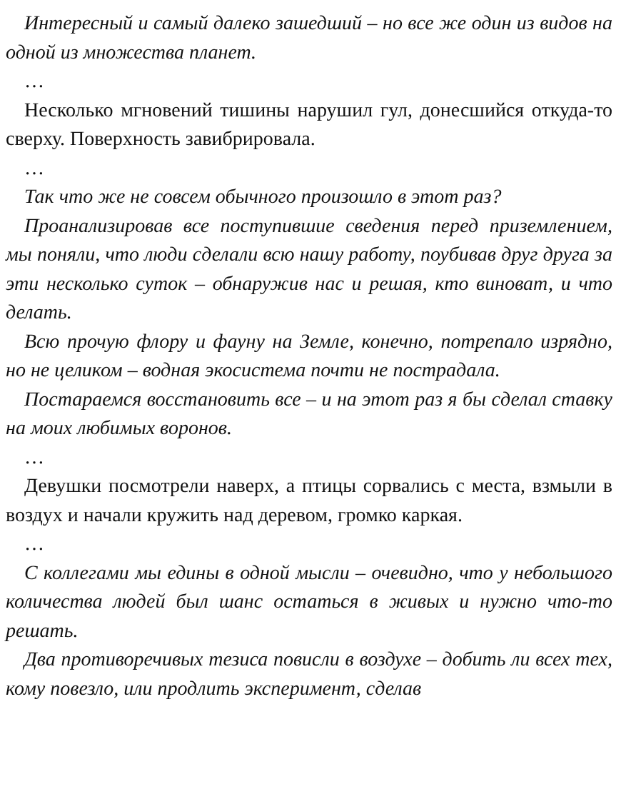Интересный и самый далеко зашедший – но все же один из видов на одной из множества планет.
…
Несколько мгновений тишины нарушил гул, донесшийся откуда-то сверху. Поверхность завибрировала.
…
Так что же не совсем обычного произошло в этот раз?
Проанализировав все поступившие сведения перед приземлением, мы поняли, что люди сделали всю нашу работу, поубивав друг друга за эти несколько суток – обнаружив нас и решая, кто виноват, и что делать.
Всю прочую флору и фауну на Земле, конечно, потрепало изрядно, но не целиком – водная экосистема почти не пострадала.
Постараемся восстановить все – и на этот раз я бы сделал ставку на моих любимых воронов.
…
Девушки посмотрели наверх, а птицы сорвались с места, взмыли в воздух и начали кружить над деревом, громко каркая.
…
С коллегами мы едины в одной мысли – очевидно, что у небольшого количества людей был шанс остаться в живых и нужно что-то решать.
Два противоречивых тезиса повисли в воздухе – добить ли всех тех, кому повезло, или продлить эксперимент, сделав